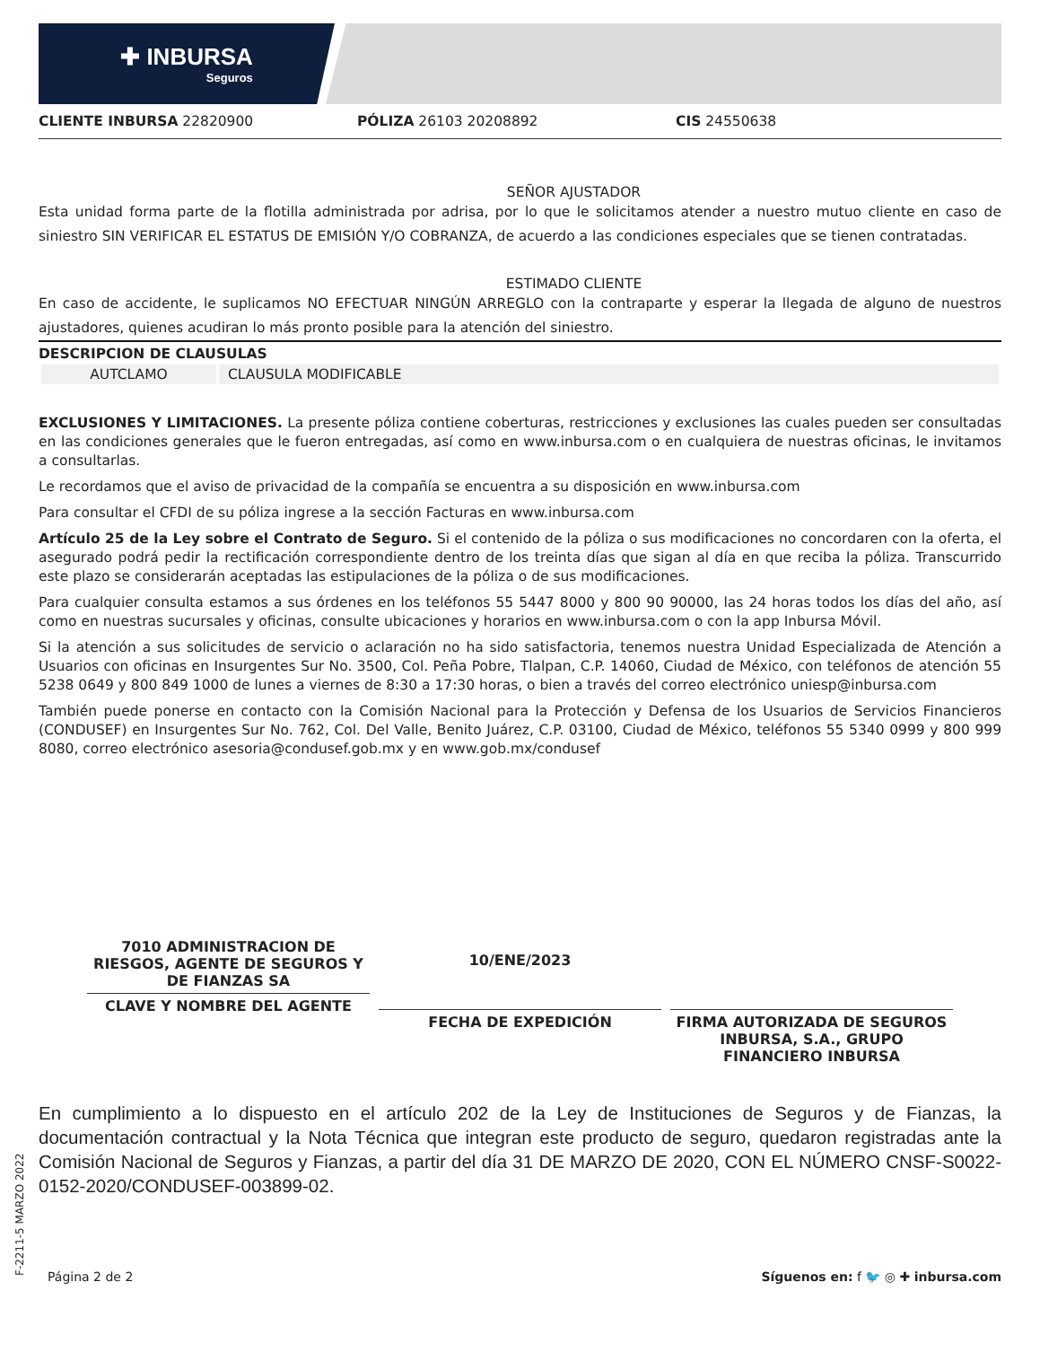✚ INBURSA
Seguros
CLIENTE INBURSA 22820900 PÓLIZA 26103 20208892 CIS 24550638
SEÑOR AJUSTADOR
Esta unidad forma parte de la flotilla administrada por adrisa, por lo que le solicitamos atender a nuestro mutuo cliente en caso de siniestro SIN VERIFICAR EL ESTATUS DE EMISIÓN Y/O COBRANZA, de acuerdo a las condiciones especiales que se tienen contratadas.
ESTIMADO CLIENTE
En caso de accidente, le suplicamos NO EFECTUAR NINGÚN ARREGLO con la contraparte y esperar la llegada de alguno de nuestros ajustadores, quienes acudiran lo más pronto posible para la atención del siniestro.
DESCRIPCION DE CLAUSULAS
| AUTCLAMO | CLAUSULA MODIFICABLE |
EXCLUSIONES Y LIMITACIONES. La presente póliza contiene coberturas, restricciones y exclusiones las cuales pueden ser consultadas en las condiciones generales que le fueron entregadas, así como en www.inbursa.com o en cualquiera de nuestras oficinas, le invitamos a consultarlas.
Le recordamos que el aviso de privacidad de la compañía se encuentra a su disposición en www.inbursa.com
Para consultar el CFDI de su póliza ingrese a la sección Facturas en www.inbursa.com
Artículo 25 de la Ley sobre el Contrato de Seguro. Si el contenido de la póliza o sus modificaciones no concordaren con la oferta, el asegurado podrá pedir la rectificación correspondiente dentro de los treinta días que sigan al día en que reciba la póliza. Transcurrido este plazo se considerarán aceptadas las estipulaciones de la póliza o de sus modificaciones.
Para cualquier consulta estamos a sus órdenes en los teléfonos 55 5447 8000 y 800 90 90000, las 24 horas todos los días del año, así como en nuestras sucursales y oficinas, consulte ubicaciones y horarios en www.inbursa.com o con la app Inbursa Móvil.
Si la atención a sus solicitudes de servicio o aclaración no ha sido satisfactoria, tenemos nuestra Unidad Especializada de Atención a Usuarios con oficinas en Insurgentes Sur No. 3500, Col. Peña Pobre, Tlalpan, C.P. 14060, Ciudad de México, con teléfonos de atención 55 5238 0649 y 800 849 1000 de lunes a viernes de 8:30 a 17:30 horas, o bien a través del correo electrónico uniesp@inbursa.com
También puede ponerse en contacto con la Comisión Nacional para la Protección y Defensa de los Usuarios de Servicios Financieros (CONDUSEF) en Insurgentes Sur No. 762, Col. Del Valle, Benito Juárez, C.P. 03100, Ciudad de México, teléfonos 55 5340 0999 y 800 999 8080, correo electrónico asesoria@condusef.gob.mx y en www.gob.mx/condusef
7010 ADMINISTRACION DE RIESGOS, AGENTE DE SEGUROS Y DE FIANZAS SA
CLAVE Y NOMBRE DEL AGENTE
10/ENE/2023
FECHA DE EXPEDICIÓN
FIRMA AUTORIZADA DE SEGUROS INBURSA, S.A., GRUPO FINANCIERO INBURSA
En cumplimiento a lo dispuesto en el artículo 202 de la Ley de Instituciones de Seguros y de Fianzas, la documentación contractual y la Nota Técnica que integran este producto de seguro, quedaron registradas ante la Comisión Nacional de Seguros y Fianzas, a partir del día 31 DE MARZO DE 2020, CON EL NÚMERO CNSF-S0022-0152-2020/CONDUSEF-003899-02.
Página 2 de 2 Síguenos en: f 🐦 ◎ ✚ inbursa.com
F-2211-5 MARZO 2022